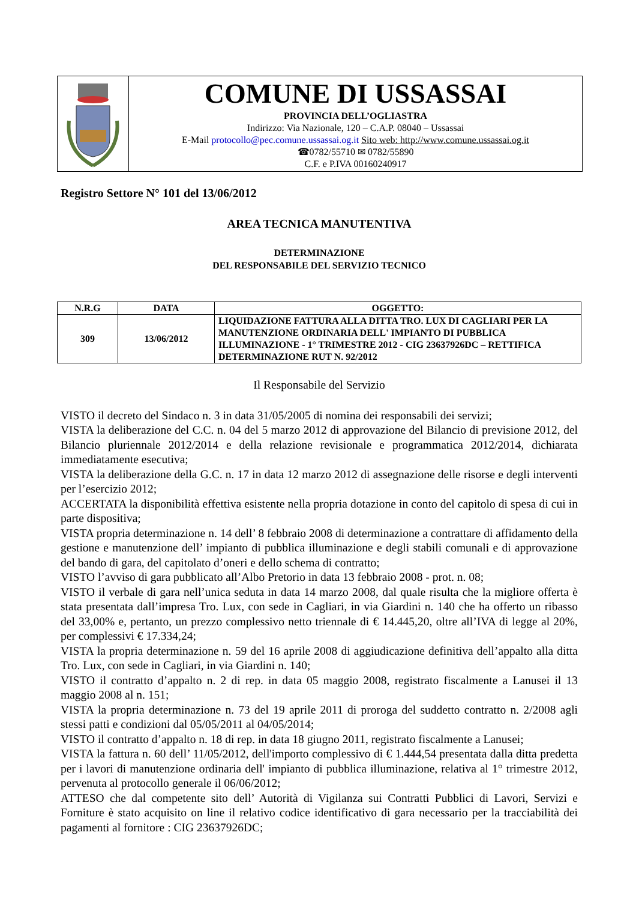COMUNE DI USSASSAI
PROVINCIA DELL’OGLIASTRA
Indirizzo: Via Nazionale, 120 – C.A.P. 08040 – Ussassai
E-Mail protocollo@pec.comune.ussassai.og.it Sito web: http://www.comune.ussassai.og.it
☎0782/55710 ✉ 0782/55890
C.F. e P.IVA 00160240917
Registro Settore N° 101 del 13/06/2012
AREA TECNICA MANUTENTIVA
DETERMINAZIONE
DEL RESPONSABILE DEL SERVIZIO TECNICO
| N.R.G | DATA | OGGETTO: |
| --- | --- | --- |
| 309 | 13/06/2012 | LIQUIDAZIONE FATTURA ALLA DITTA TRO. LUX DI CAGLIARI PER LA MANUTENZIONE ORDINARIA DELL' IMPIANTO DI PUBBLICA ILLUMINAZIONE - 1° TRIMESTRE 2012 - CIG 23637926DC – RETTIFICA DETERMINAZIONE RUT N. 92/2012 |
Il Responsabile del Servizio
VISTO il decreto del Sindaco n. 3 in data 31/05/2005 di nomina dei responsabili dei servizi;
VISTA la deliberazione del C.C. n. 04 del 5 marzo 2012 di approvazione del Bilancio di previsione 2012, del Bilancio pluriennale 2012/2014 e della relazione revisionale e programmatica 2012/2014, dichiarata immediatamente esecutiva;
VISTA la deliberazione della G.C. n. 17 in data 12 marzo 2012 di assegnazione delle risorse e degli interventi per l’esercizio 2012;
ACCERTATA la disponibilità effettiva esistente nella propria dotazione in conto del capitolo di spesa di cui in parte dispositiva;
VISTA propria determinazione n. 14 dell’ 8 febbraio 2008 di determinazione a contrattare di affidamento della gestione e manutenzione dell’ impianto di pubblica illuminazione e degli stabili comunali e di approvazione del bando di gara, del capitolato d’oneri e dello schema di contratto;
VISTO l’avviso di gara pubblicato all’Albo Pretorio in data 13 febbraio 2008 - prot. n. 08;
VISTO il verbale di gara nell’unica seduta in data 14 marzo 2008, dal quale risulta che la migliore offerta è stata presentata dall’impresa Tro. Lux, con sede in Cagliari, in via Giardini n. 140 che ha offerto un ribasso del 33,00% e, pertanto, un prezzo complessivo netto triennale di € 14.445,20, oltre all’IVA di legge al 20%, per complessivi € 17.334,24;
VISTA la propria determinazione n. 59 del 16 aprile 2008 di aggiudicazione definitiva dell’appalto alla ditta Tro. Lux, con sede in Cagliari, in via Giardini n. 140;
VISTO il contratto d’appalto n. 2 di rep. in data 05 maggio 2008, registrato fiscalmente a Lanusei il 13 maggio 2008 al n. 151;
VISTA la propria determinazione n. 73 del 19 aprile 2011 di proroga del suddetto contratto n. 2/2008 agli stessi patti e condizioni dal 05/05/2011 al 04/05/2014;
VISTO il contratto d’appalto n. 18 di rep. in data 18 giugno 2011, registrato fiscalmente a Lanusei;
VISTA la fattura n. 60 dell’ 11/05/2012, dell'importo complessivo di € 1.444,54 presentata dalla ditta predetta per i lavori di manutenzione ordinaria dell' impianto di pubblica illuminazione, relativa al 1° trimestre 2012, pervenuta al protocollo generale il 06/06/2012;
ATTESO che dal competente sito dell’ Autorità di Vigilanza sui Contratti Pubblici di Lavori, Servizi e Forniture è stato acquisito on line il relativo codice identificativo di gara necessario per la tracciabilità dei pagamenti al fornitore : CIG 23637926DC;